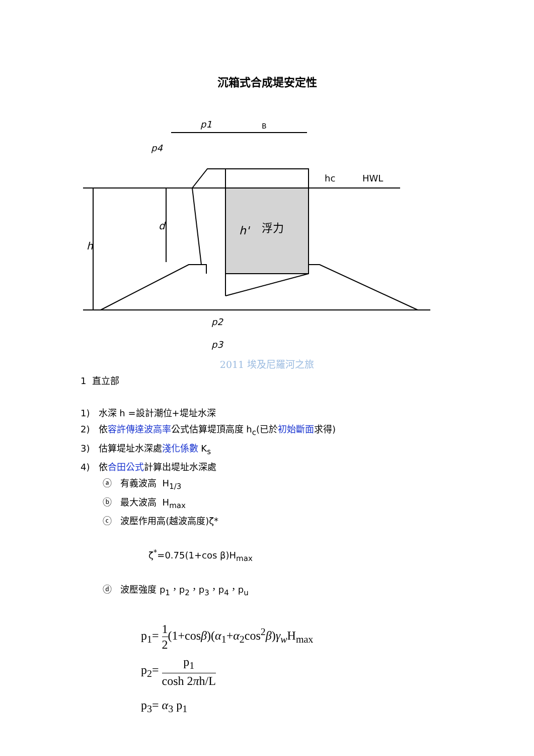沉箱式合成堤安定性
p1
B
p4
h
d
h'
浮力
hc
HWL
p2
p3
2011 埃及尼羅河之旅
1 直立部
1) 水深 h =設計潮位+堤址水深
2) 依容許傳達波高率公式估算堤頂高度 h<sub>c</sub>(已於初始斷面求得)
3) 估算堤址水深處淺化係數 K<sub>s</sub>
4) 依合田公式計算出堤址水深處
ⓐ 有義波高 H<sub>1/3</sub>
ⓑ 最大波高 H<sub>max</sub>
ⓒ 波壓作用高(越波高度)ζ*
ζ<sup>*</sup>=0.75(1+cos β)H<sub>max</sub>
ⓓ 波壓強度 p<sub>1</sub>，p<sub>2</sub>，p<sub>3</sub>，p<sub>4</sub>，p<sub>u</sub>
p<sub>1</sub>= 1 2(1+cosβ)(α<sub>1</sub>+α<sub>2</sub>cos<sup>2</sup>β)γ<sub>w</sub> H<sub>max</sub>
p<sub>2</sub>= p<sub>1</sub> cosh 2πh/L
p<sub>3</sub>= α<sub>3</sub> p<sub>1</sub>